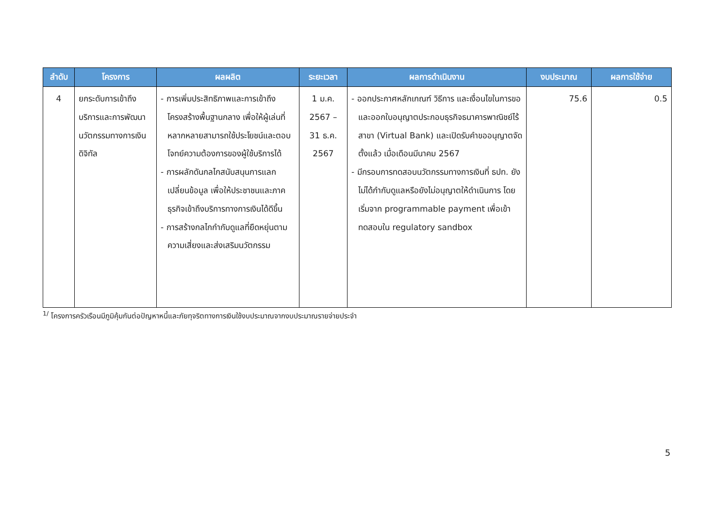| ลำดับ | โครงการ | ผลผลิต | ระยะเวลา | ผลการดำเนินงาน | งบประมาณ | ผลการใช้จ่าย |
| --- | --- | --- | --- | --- | --- | --- |
| 4 | ยกระดับการเข้าถึงบริการและการพัฒนานวัตกรรมทางการเงินดิจิทัล | - การเพิ่มประสิทธิภาพและการเข้าถึงโครงสร้างพื้นฐานกลาง เพื่อให้ผู้เล่นที่หลากหลายสามารถใช้ประโยชน์และตอบโจทย์ความต้องการของผู้ใช้บริการได้ - การผลักดันกลไกสนับสนุนการแลกเปลี่ยนข้อมูล เพื่อให้ประชาชนและภาคธุรกิจเข้าถึงบริการทางการเงินได้ดีขึ้น - การสร้างกลไกกำกับดูแลที่ยืดหยุ่นตามความเสี่ยงและส่งเสริมนวัตกรรม | 1 ม.ค. 2567 – 31 ธ.ค. 2567 | - ออกประกาศหลักเกณฑ์ วิธีการ และเงื่อนไขในการขอและออกใบอนุญาตประกอบธุรกิจธนาคารพาณิชย์ไร้สาขา (Virtual Bank) และเปิดรับคำขออนุญาตจัดตั้งแล้ว เมื่อเดือนมีนาคม 2567 - มีกรอบการทดสอบนวัตกรรมทางการเงินที่ ธปท. ยังไม่ได้กำกับดูแลหรือยังไม่อนุญาตให้ดำเนินการ โดยเริ่มจาก programmable payment เพื่อเข้าทดสอบใน regulatory sandbox | 75.6 | 0.5 |
<sup>1/</sup> โครงการครัวเรือนมีภูมิคุ้มกันต่อปัญหาหนี้และภัยทุจริตทางการเงินใช้งบประมาณจากงบประมาณรายจ่ายประจำ
5